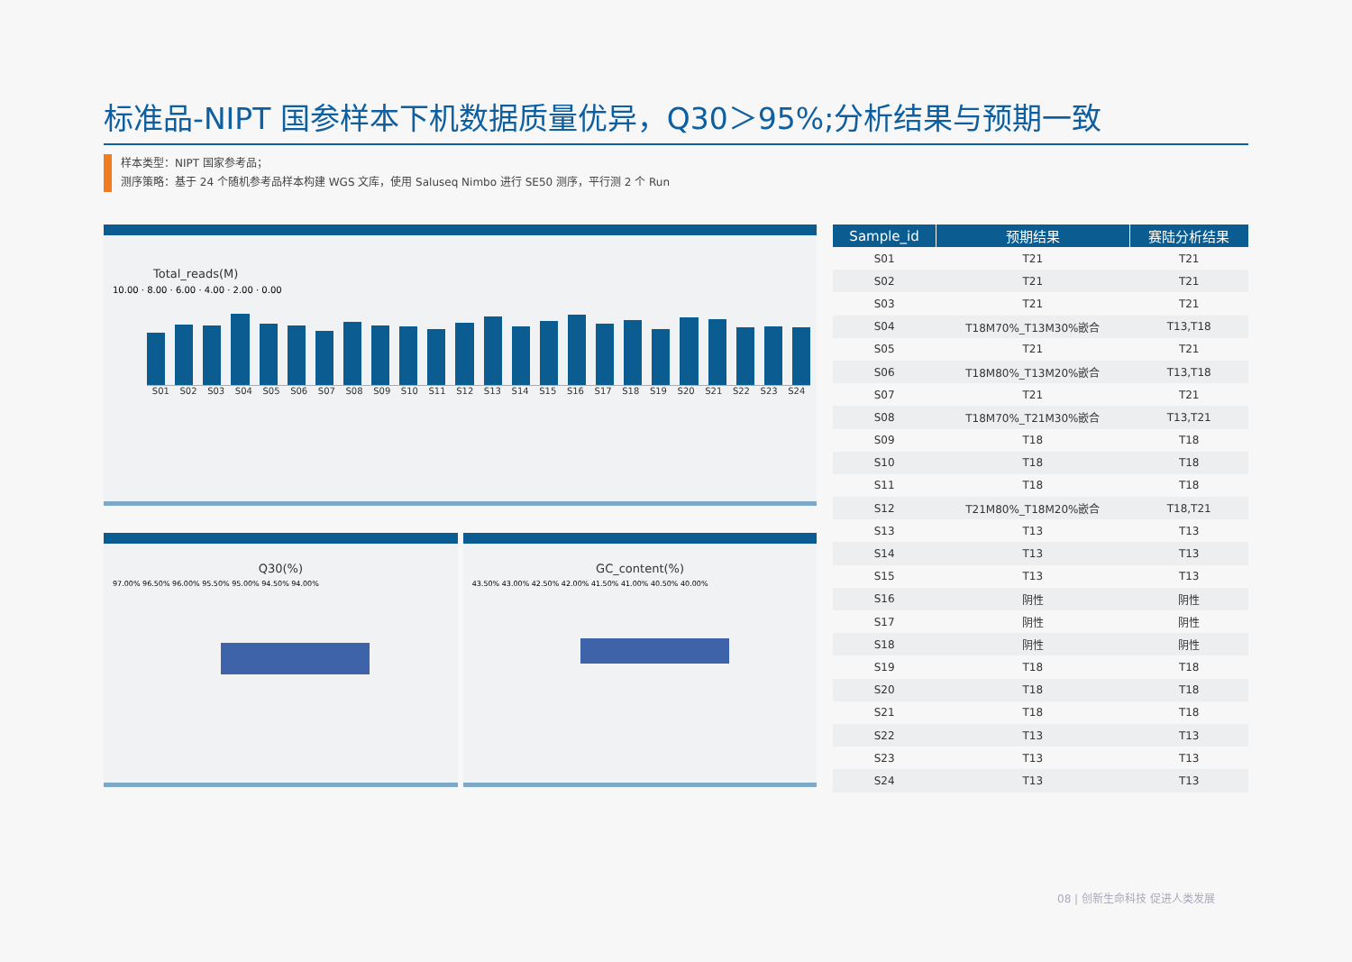标准品-NIPT 国参样本下机数据质量优异，Q30＞95%;分析结果与预期一致
样本类型：NIPT 国家参考品；
测序策略：基于 24 个随机参考品样本构建 WGS 文库，使用 Saluseq Nimbo 进行 SE50 测序，平行测 2 个 Run
Total_reads(M)
10.00 · 8.00 · 6.00 · 4.00 · 2.00 · 0.00
S01 S02 S03 S04 S05 S06 S07 S08 S09 S10 S11 S12 S13 S14 S15 S16 S17 S18 S19 S20 S21 S22 S23 S24
Q30(%)
97.00% 96.50% 96.00% 95.50% 95.00% 94.50% 94.00%
GC_content(%)
43.50% 43.00% 42.50% 42.00% 41.50% 41.00% 40.50% 40.00%
| Sample_id | 预期结果 | 赛陆分析结果 |
| --- | --- | --- |
| S01 | T21 | T21 |
| S02 | T21 | T21 |
| S03 | T21 | T21 |
| S04 | T18M70%_T13M30%嵌合 | T13,T18 |
| S05 | T21 | T21 |
| S06 | T18M80%_T13M20%嵌合 | T13,T18 |
| S07 | T21 | T21 |
| S08 | T18M70%_T21M30%嵌合 | T13,T21 |
| S09 | T18 | T18 |
| S10 | T18 | T18 |
| S11 | T18 | T18 |
| S12 | T21M80%_T18M20%嵌合 | T18,T21 |
| S13 | T13 | T13 |
| S14 | T13 | T13 |
| S15 | T13 | T13 |
| S16 | 阴性 | 阴性 |
| S17 | 阴性 | 阴性 |
| S18 | 阴性 | 阴性 |
| S19 | T18 | T18 |
| S20 | T18 | T18 |
| S21 | T18 | T18 |
| S22 | T13 | T13 |
| S23 | T13 | T13 |
| S24 | T13 | T13 |
08 | 创新生命科技 促进人类发展